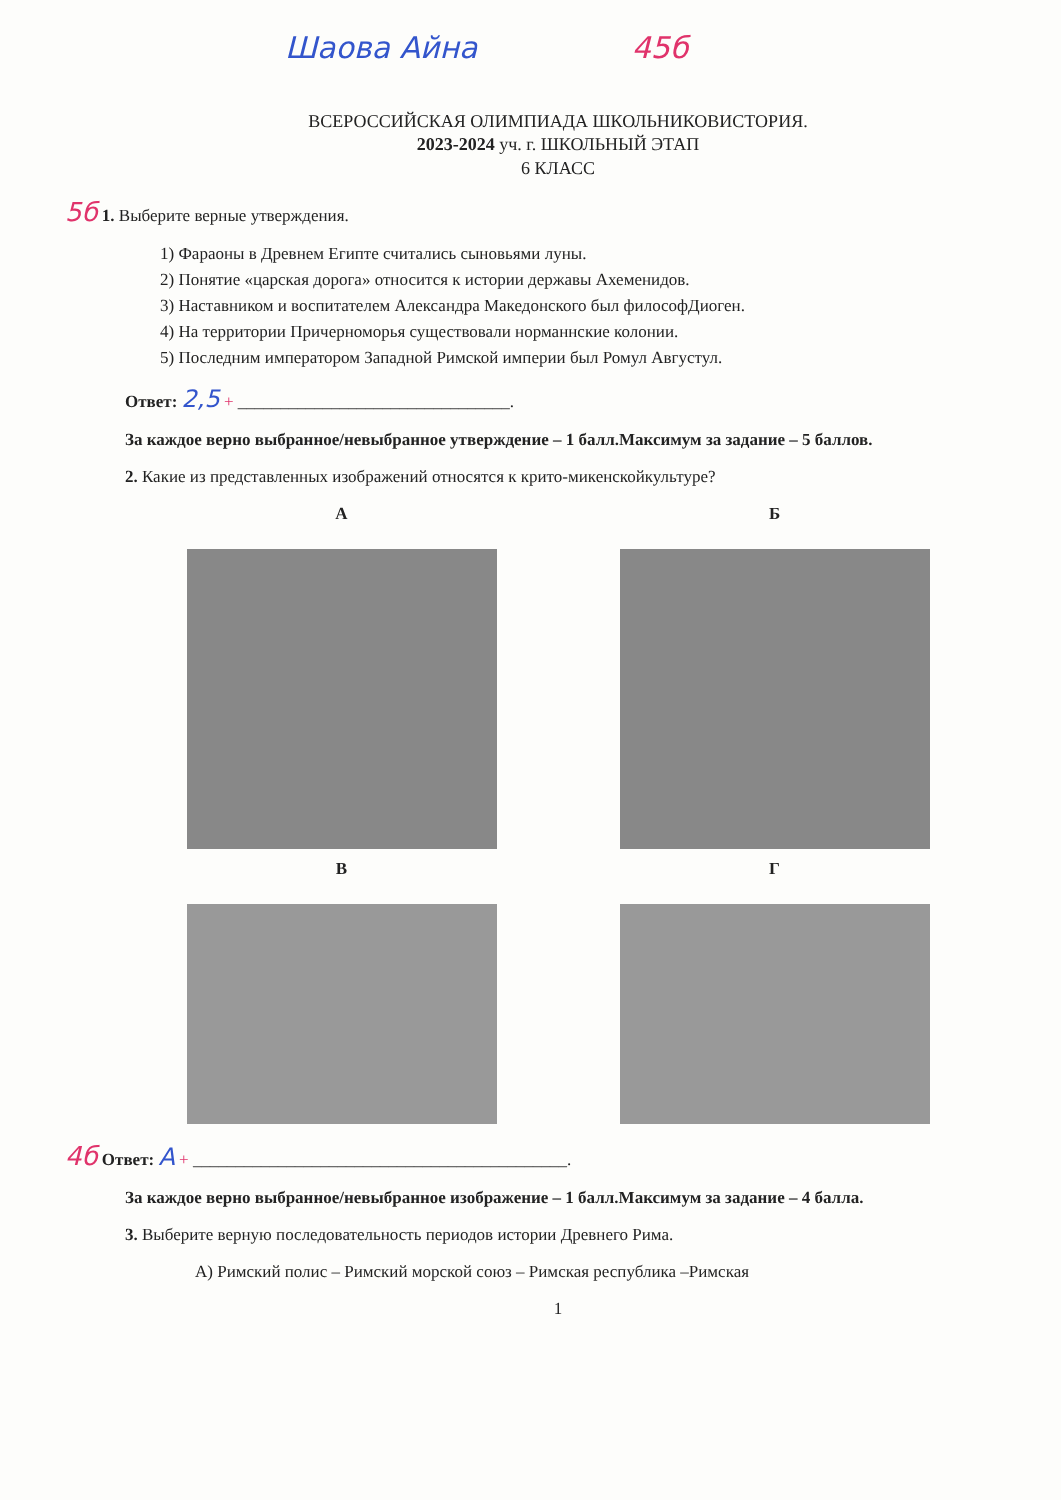Шаова Айна 45б
ВСЕРОССИЙСКАЯ ОЛИМПИАДА ШКОЛЬНИКОВИСТОРИЯ.
2023-2024 уч. г. ШКОЛЬНЫЙ ЭТАП
6 КЛАСС
5б 1. Выберите верные утверждения.
1) Фараоны в Древнем Египте считались сыновьями луны.
2) Понятие «царская дорога» относится к истории державы Ахеменидов.
3) Наставником и воспитателем Александра Македонского был философДиоген.
4) На территории Причерноморья существовали норманнские колонии.
5) Последним императором Западной Римской империи был Ромул Августул.
Ответ: 2,5 + ________________________________.
За каждое верно выбранное/невыбранное утверждение – 1 балл.Максимум за задание – 5 баллов.
2. Какие из представленных изображений относятся к крито-микенскойкультуре?
А Б
В Г
4б Ответ: А + ____________________________________________.
За каждое верно выбранное/невыбранное изображение – 1 балл.Максимум за задание – 4 балла.
3. Выберите верную последовательность периодов истории Древнего Рима.
А) Римский полис – Римский морской союз – Римская республика –Римская
1